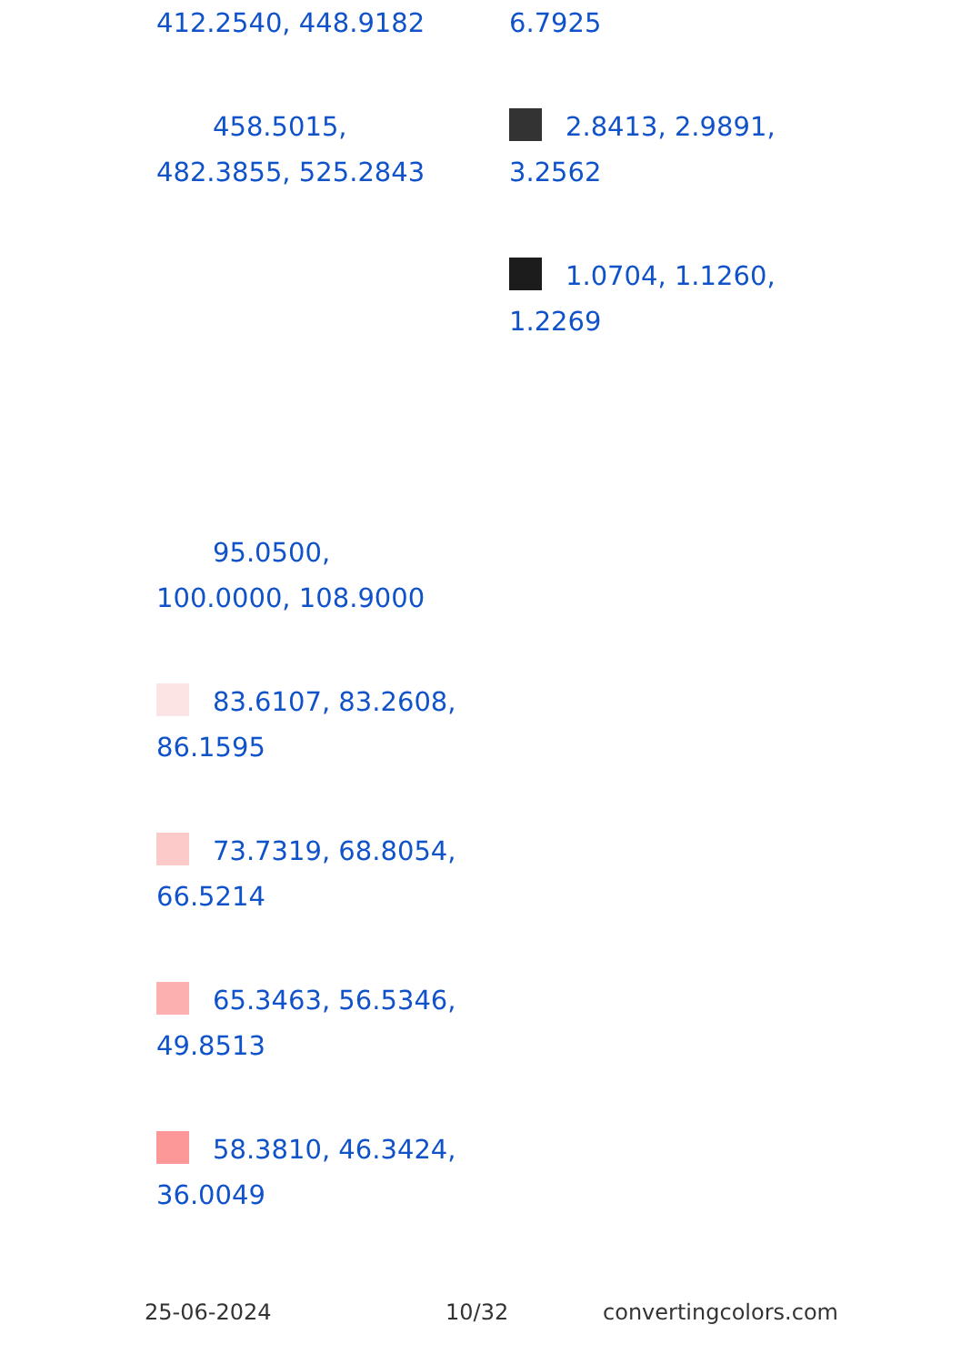412.2540, 448.9182 6.7925
458.5015, 482.3855, 525.2843
2.8413, 2.9891, 3.2562
1.0704, 1.1260, 1.2269
95.0500, 100.0000, 108.9000
83.6107, 83.2608, 86.1595
73.7319, 68.8054, 66.5214
65.3463, 56.5346, 49.8513
58.3810, 46.3424, 36.0049
25-06-2024 10/32 convertingcolors.com